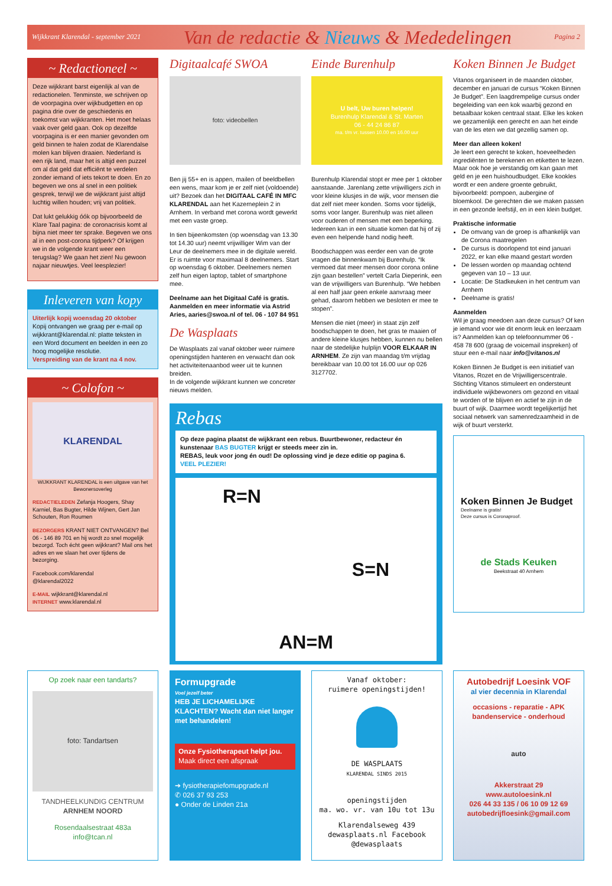Wijkkrant Klarendal - september 2021 Van de redactie & Nieuws & Mededelingen Pagina 2
~ Redactioneel ~
Deze wijkkrant barst eigenlijk al van de redactionelen. Tenminste, we schrijven op de voorpagina over wijkbudgetten en op pagina drie over de geschiedenis en toekomst van wijkkranten. Het moet helaas vaak over geld gaan. Ook op dezelfde voorpagina is er een manier gevonden om geld binnen te halen zodat de Klarendalse molen kan blijven draaien. Nederland is een rijk land, maar het is altijd een puzzel om al dat geld dat efficiënt te verdelen zonder iemand of iets tekort te doen. En zo begeven we ons al snel in een politiek gesprek, terwijl we de wijkkrant juist altijd luchtig willen houden; vrij van politiek.
Dat lukt gelukkig óók op bijvoorbeeld de Klare Taal pagina: de coronacrisis komt al bijna niet meer ter sprake. Begeven we ons al in een post-corona tijdperk? Of krijgen we in de volgende krant weer een terugslag? We gaan het zien! Nu gewoon najaar nieuwtjes. Veel leesplezier!
Inleveren van kopy
Uiterlijk kopij woensdag 20 oktober
Kopij ontvangen we graag per e-mail op wijkkrant@klarendal.nl: platte teksten in een Word document en beelden in een zo hoog mogelijke resolutie.
Verspreiding van de krant na 4 nov.
~ Colofon ~
KLARENDAL
WIJKKRANT KLARENDAL is een uitgave van het Bewonersoverleg
REDACTIELEDEN Zefanja Hoogers, Shay Karniel, Bas Bugter, Hilde Wijnen, Gert Jan Schouten, Ron Roumen
BEZORGERS KRANT NIET ONTVANGEN? Bel 06 - 146 89 701 en hij wordt zo snel mogelijk bezorgd. Toch écht geen wijkkrant? Mail ons het adres en we slaan het over tijdens de bezorging.
Facebook.com/klarendal
@klarendal2022
E-MAIL wijkkrant@klarendal.nl
INTERNET www.klarendal.nl
Digitaalcafé SWOA
foto: videobellen
Ben jij 55+ en is appen, mailen of beeldbellen een wens, maar kom je er zelf niet (voldoende) uit? Bezoek dan het DIGITAAL CAFÉ IN MFC KLARENDAL aan het Kazerneplein 2 in Arnhem. In verband met corona wordt gewerkt met een vaste groep.
In tien bijeenkomsten (op woensdag van 13.30 tot 14.30 uur) neemt vrijwilliger Wim van der Leur de deelnemers mee in de digitale wereld. Er is ruimte voor maximaal 8 deelnemers. Start op woensdag 6 oktober. Deelnemers nemen zelf hun eigen laptop, tablet of smartphone mee.
Deelname aan het Digitaal Café is gratis. Aanmelden en meer informatie via Astrid Aries, aaries@swoa.nl of tel. 06 - 107 84 951
De Wasplaats
De Wasplaats zal vanaf oktober weer ruimere openingstijden hanteren en verwacht dan ook het activiteitenaanbod weer uit te kunnen breiden.
In de volgende wijkkrant kunnen we concreter nieuws melden.
Einde Burenhulp
U belt, Uw buren helpen!
Burenhulp Klarendal & St. Marten
06 - 44 24 86 87
ma. t/m vr. tussen 10.00 en 16.00 uur
Burenhulp Klarendal stopt er mee per 1 oktober aanstaande. Jarenlang zette vrijwilligers zich in voor kleine klusjes in de wijk, voor mensen die dat zelf niet meer konden. Soms voor tijdelijk, soms voor langer. Burenhulp was niet alleen voor ouderen of mensen met een beperking. Iedereen kan in een situatie komen dat hij of zij even een helpende hand nodig heeft.
Boodschappen was eerder een van de grote vragen die binnenkwam bij Burenhulp. “Ik vermoed dat meer mensen door corona online zijn gaan bestellen” vertelt Carla Dieperink, een van de vrijwilligers van Burenhulp. “We hebben al een half jaar geen enkele aanvraag meer gehad, daarom hebben we besloten er mee te stopen”.
Mensen die niet (meer) in staat zijn zelf boodschappen te doen, het gras te maaien of andere kleine klusjes hebben, kunnen nu bellen naar de stedelijke hulplijn VOOR ELKAAR IN ARNHEM. Ze zijn van maandag t/m vrijdag bereikbaar van 10.00 tot 16.00 uur op 026 3127702.
Koken Binnen Je Budget
Vitanos organiseert in de maanden oktober, december en januari de cursus “Koken Binnen Je Budget”. Een laagdrempelige cursus onder begeleiding van een kok waarbij gezond en betaalbaar koken centraal staat. Elke les koken we gezamenlijk een gerecht en aan het einde van de les eten we dat gezellig samen op.
Meer dan alleen koken!
Je leert een gerecht te koken, hoeveelheden ingrediënten te berekenen en etiketten te lezen. Maar ook hoe je verstandig om kan gaan met geld en je een huishoudbudget. Elke kookles wordt er een andere groente gebruikt, bijvoorbeeld: pompoen, aubergine of bloemkool. De gerechten die we maken passen in een gezonde leefstijl, en in een klein budget.
Praktische informatie
De omvang van de groep is afhankelijk van de Corona maatregelen
De cursus is doorlopend tot eind januari 2022, er kan elke maand gestart worden
De lessen worden op maandag ochtend gegeven van 10 – 13 uur.
Locatie: De Stadkeuken in het centrum van Arnhem
Deelname is gratis!
Aanmelden
Wil je graag meedoen aan deze cursus? Of ken je iemand voor wie dit enorm leuk en leerzaam is? Aanmelden kan op telefoonnummer 06 - 458 78 600 (graag de voicemail inspreken) of stuur een e-mail naar info@vitanos.nl
Koken Binnen Je Budget is een initiatief van Vitanos, Rozet en de Vrijwilligerscentrale. Stichting Vitanos stimuleert en ondersteunt individuele wijkbewoners om gezond en vitaal te worden of te blijven en actief te zijn in de buurt of wijk. Daarmee wordt tegelijkertijd het sociaal netwerk van samenredzaamheid in de wijk of buurt versterkt.
Koken Binnen Je Budget
Deelname is gratis!
Deze cursus is Coronaproof.
de Stads Keuken
Beekstraat 40 Arnhem
Rebas
Op deze pagina plaatst de wijkkrant een rebus. Buurtbewoner, redacteur én kunstenaar BAS BUGTER krijgt er steeds meer zin in.
REBAS, leuk voor jong én oud! De oplossing vind je deze editie op pagina 6.
VEEL PLEZIER!
R=N
S=N
AN=M
Op zoek naar een tandarts?
foto: Tandartsen
TANDHEELKUNDIG CENTRUM
ARNHEM NOORD
Rosendaalsestraat 483a
info@tcan.nl
Formupgrade
Voel jezelf beter
HEB JE LICHAMELIJKE KLACHTEN? Wacht dan niet langer met behandelen!
Onze Fysiotherapeut helpt jou.
Maak direct een afspraak
➔ fysiotherapiefomupgrade.nl
✆ 026 37 93 253
● Onder de Linden 21a
Vanaf oktober:
ruimere openingstijden!
DE WASPLAATS
KLARENDAL SINDS 2015
openingstijden
ma. wo. vr. van 10u tot 13u
Klarendalseweg 439
dewasplaats.nl Facebook @dewasplaats
Autobedrijf Loesink VOF
al vier decennia in Klarendal
occasions - reparatie - APK
bandenservice - onderhoud
auto
Akkerstraat 29
www.autoloesink.nl
026 44 33 135 / 06 10 09 12 69
autobedrijfloesink@gmail.com